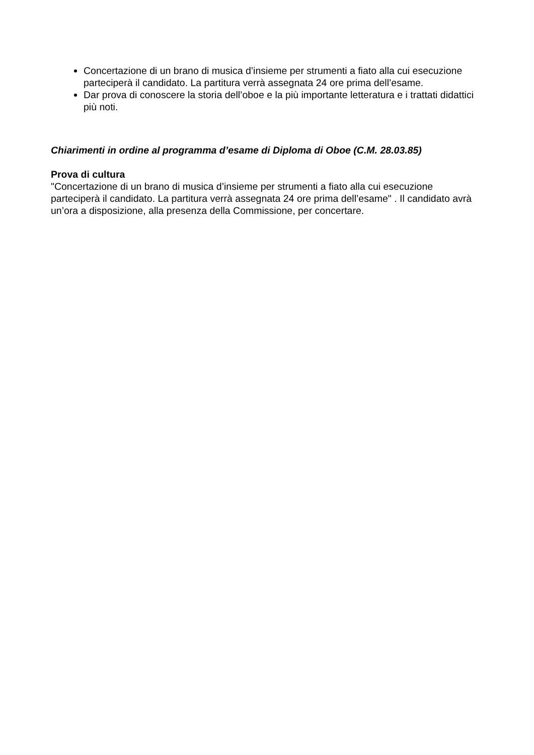Concertazione di un brano di musica d’insieme per strumenti a fiato alla cui esecuzione parteciperà il candidato. La partitura verrà assegnata 24 ore prima dell’esame.
Dar prova di conoscere la storia dell’oboe e la più importante letteratura e i trattati didattici più noti.
Chiarimenti in ordine al programma d’esame di Diploma di Oboe (C.M. 28.03.85)
Prova di cultura
"Concertazione di un brano di musica d’insieme per strumenti a fiato alla cui esecuzione parteciperà il candidato. La partitura verrà assegnata 24 ore prima dell’esame" . Il candidato avrà un’ora a disposizione, alla presenza della Commissione, per concertare.